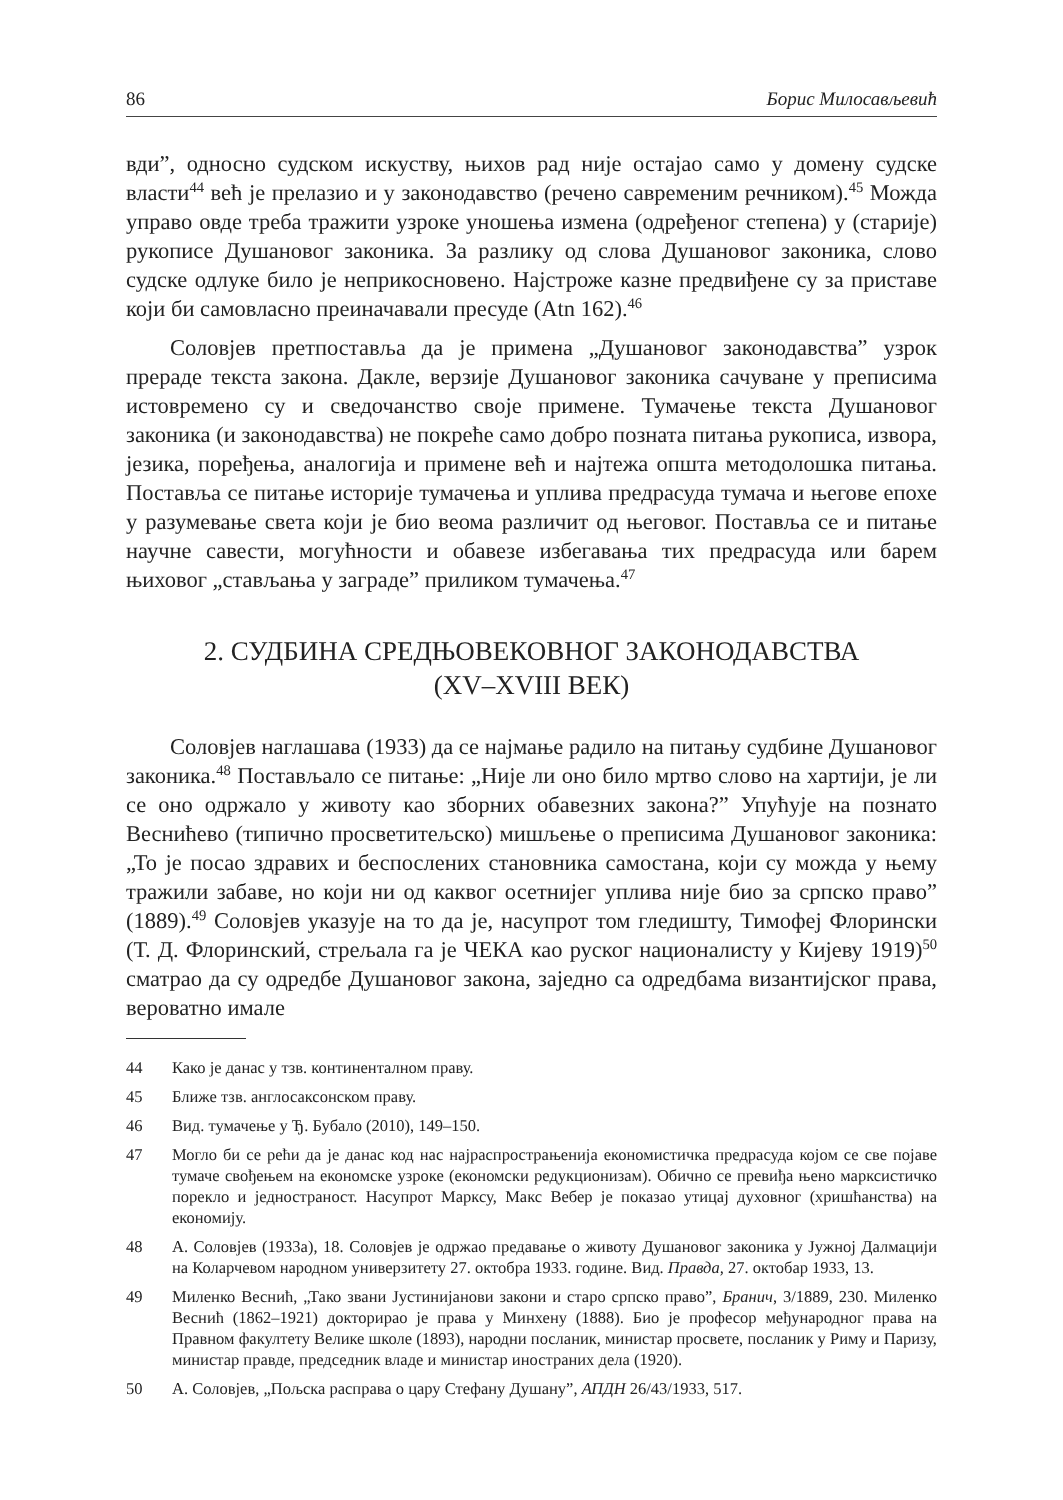86 Борис Милосављевић
вди”, односно судском искуству, њихов рад није остајао само у домену судске власти<sup>44</sup> већ је прелазио и у законодавство (речено савременим речником).<sup>45</sup> Можда управо овде треба тражити узроке уношења измена (одређеног степена) у (старије) рукописе Душановог законика. За разлику од слова Душановог законика, слово судске одлуке било је неприкосновено. Најстроже казне предвиђене су за приставе који би самовласно преиначавали пресуде (Atn 162).<sup>46</sup>
Соловјев претпоставља да је примена „Душановог законодавства” узрок прераде текста закона. Дакле, верзије Душановог законика сачуване у преписима истовремено су и сведочанство своје примене. Тумачење текста Душановог законика (и законодавства) не покреће само добро позната питања рукописа, извора, језика, поређења, аналогија и примене већ и најтежа општа методолошка питања. Поставља се питање историје тумачења и уплива предрасуда тумача и његове епохе у разумевање света који је био веома различит од његовог. Поставља се и питање научне савести, могућности и обавезе избегавања тих предрасуда или барем њиховог „стављања у заграде” приликом тумачења.<sup>47</sup>
2. СУДБИНА СРЕДЊОВЕКОВНОГ ЗАКОНОДАВСТВА
(XV–XVIII ВЕК)
Соловјев наглашава (1933) да се најмање радило на питању судбине Душановог законика.<sup>48</sup> Постављало се питање: „Није ли оно било мртво слово на хартији, је ли се оно одржало у животу као зборних обавезних закона?” Упућује на познато Веснићево (типично просветитељско) мишљење о преписима Душановог законика: „То је посао здравих и беспослених становника самостана, који су можда у њему тражили забаве, но који ни од каквог осетнијег уплива није био за српско право” (1889).<sup>49</sup> Соловјев указује на то да је, насупрот том гледишту, Тимофеј Флорински (Т. Д. Флоринский, стрељала га је ЧЕКА као руског националисту у Кијеву 1919)<sup>50</sup> сматрао да су одредбе Душановог закона, заједно са одредбама византијског права, вероватно имале
44 Како је данас у тзв. континенталном праву.
45 Ближе тзв. англосаксонском праву.
46 Вид. тумачење у Ђ. Бубало (2010), 149–150.
47 Могло би се рећи да је данас код нас најраспрострањенија економистичка предрасуда којом се све појаве тумаче свођењем на економске узроке (економски редукционизам). Обично се превиђа њено марксистичко порекло и једностраност. Насупрот Марксу, Макс Вебер је показао утицај духовног (хришћанства) на економију.
48 А. Соловјев (1933а), 18. Соловјев је одржао предавање о животу Душановог законика у Јужној Далмацији на Коларчевом народном универзитету 27. октобра 1933. године. Вид. Правда, 27. октобар 1933, 13.
49 Миленко Веснић, „Тако звани Јустинијанови закони и старо српско право”, Бранич, 3/1889, 230. Миленко Веснић (1862–1921) докторирао је права у Минхену (1888). Био је професор међународног права на Правном факултету Велике школе (1893), народни посланик, министар просвете, посланик у Риму и Паризу, министар правде, председник владе и министар иностраних дела (1920).
50 А. Соловјев, „Пољска расправа о цару Стефану Душану”, АПДН 26/43/1933, 517.